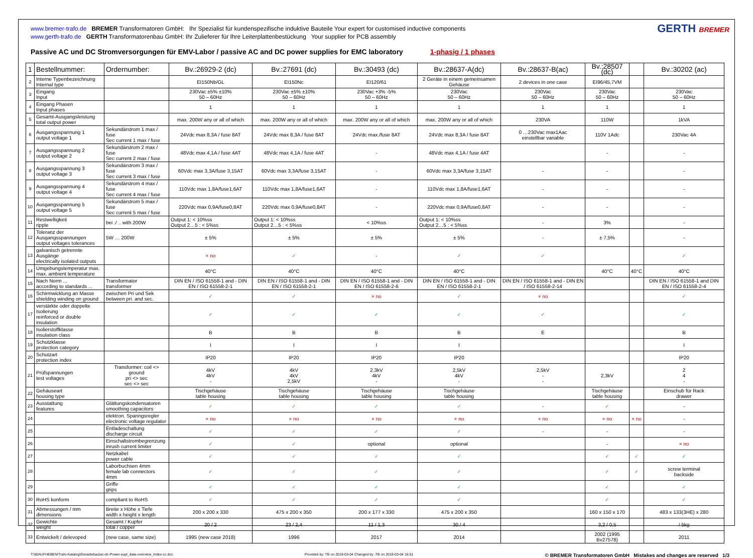www.bremer-trafo.de BREMER Transformatoren GmbH: Ihr Spezialist für kundenspezifische induktive Bauteile Your expert for customised inductive components
www.gerth-trafo.de GERTH Transformatorenbau GmbH: Ihr Zulieferer für Ihre Leiterplattenbestückung Your supplier for PCB assembly
GERTH BREMER
Passive AC und DC Stromversorgungen für EMV-Labor / passive AC and DC power supplies for EMC laboratory 1-phasig / 1 phases
| 1 | Bestellnummer: | Ordernumber: | Bv.:26929-2 (dc) | Bv.:27691 (dc) | Bv.:30493 (dc) | Bv.:28637-A(dc) | Bv.:28637-B(ac) | Bv.:28507 (dc) | | Bv.:30202 (ac) |
| 2 | Interne Typenbezeichnung Internal type | | EI150Nb/GL | EI150Nc | EI120/61 | 2 Geräte in einem gemeinsamen Gehäuse | 2 devices in one case | EI96/45,7VM | | |
| 3 | Eingang Input | | 230Vac ±5% ±10% 50 – 60Hz | 230Vac ±5% ±10% 50 – 60Hz | 230Vac +3% -5% 50 – 60Hz | 230Vac 50 – 60Hz | 230Vac 50 – 60Hz | 230Vac 50 – 60Hz | | 230Vac 50 – 60Hz |
| 4 | Eingang Phasen Input phases | | 1 | 1 | 1 | 1 | 1 | 1 | | 1 |
| 5 | Gesamt-Ausgangsleistung total output power | | max. 200W any or all of which | max. 200W any or all of which | max. 200W any or all of which | max. 200W any or all of which | 230VA | 110W | | 1kVA |
| 6 | Ausgangsspannung 1 output voltage 1 | Sekundärstrom 1 max / fuse Sec current 1 max / fuse | 24Vdc max 8,3A / fuse 8AT | 24Vdc max 8,3A / fuse 8AT | 24Vdc max./fuse 8AT | 24Vdc max 8,3A / fuse 8AT | 0 …230Vac max1Aac einstellbar variable | 110V 1Adc | | 230Vac 4A |
| 7 | Ausgangsspannung 2 output voltage 2 | Sekundärstrom 2 max / fuse Sec current 2 max / fuse | 48Vdc max 4,1A / fuse 4AT | 48Vdc max 4,1A / fuse 4AT | - | 48Vdc max 4,1A / fuse 4AT | | - | | - |
| 8 | Ausgangsspannung 3 output voltage 3 | Sekundärstrom 3 max / fuse Sec current 3 max / fuse | 60Vdc max 3,3A/fuse 3,15AT | 60Vdc max 3,3A/fuse 3,15AT | - | 60Vdc max 3,3A/fuse 3,15AT | - | - | | - |
| 9 | Ausgangsspannung 4 output voltage 4 | Sekundärstrom 4 max / fuse Sec current 4 max / fuse | 110Vdc max 1,8A/fuse1,6AT | 110Vdc max 1,8A/fuse1,6AT | - | 110Vdc max 1,8A/fuse1,6AT | - | - | | - |
| 10 | Ausgangsspannung 5 output voltage 5 | Sekundärstrom 5 max / fuse Sec current 5 max / fuse | 220Vdc max 0,9A/fuse0,8AT | 220Vdc max 0,9A/fuse0,8AT | - | 220Vdc max 0,9A/fuse0,8AT | - | - | | - |
| 11 | Restwelligkeit ripple | bei ./ .. with 200W | Output 1: < 10%ss Output 2…5 : < 5%ss | Output 1: < 10%ss Output 2…5 : < 5%ss | < 10%ss | Output 1: < 10%ss Output 2…5 : < 5%ss | - | 3% | | - |
| 12 | Toleranz der Ausgangsspannungen output voltages tolerances | 5W … 200W | ± 5% | ± 5% | ± 5% | ± 5% | - | ± 7,5% | | - |
| 13 | galvanisch getrennte Ausgänge electrically isolated outputs | | × no | ✓ | - | ✓ | ✓ | | | ✓ |
| 14 | Umgebungstemperatur max. max. ambient temperature | | 40°C | 40°C | 40°C | 40°C | | 40°C | 40°C | 40°C |
| 15 | Nach Norm ... according to standards ... | Transformator transformer | DIN EN / ISO 61558-1 and - DIN EN / ISO 61558-2-1 | DIN EN / ISO 61558-1 and - DIN EN / ISO 61558-2-1 | DIN EN / ISO 61558-1 and - DIN EN / ISO 61558-2-6 | DIN EN / ISO 61558-1 and - DIN EN / ISO 61558-2-1 | DIN EN / ISO 61558-1 and - DIN EN / ISO 61558-2-14 | | | DIN EN / ISO 61558-1 and DIN EN / ISO 61558-2-4 |
| 16 | Schirmwicklung an Masse shielding winding on ground | zwischen Pri und Sek between pri. and sec. | ✓ | ✓ | × no | ✓ | × no | | | ✓ |
| 17 | verstärkte oder doppelte Isolierung reinforced or double insulation | | ✓ | ✓ | ✓ | ✓ | ✓ | | | ✓ |
| 18 | Isolierstoffklasse insulation class | | B | B | B | B | E | | | B |
| 19 | Schutzklasse protection category | | I | I | I | I | | | | I |
| 20 | Schutzart protection index | | IP20 | IP20 | IP20 | IP20 | | | | IP20 |
| 21 | Prüfspannungen test voltages | Transformer: coil <> ground pri <> sec sec <> sec | 4kV 4kV - | 4kV 4kV 2,5kV | 2,3kV 4kV - | 2,5kV 4kV - | 2,5kV - - | 2,3kV | | 2 4 - |
| 22 | Gehäuseart housing type | | Tischgehäuse table housing | Tischgehäuse table housing | Tischgehäuse table housing | Tischgehäuse table housing | | Tischgehäuse table housing | | Einschub für Rack drawer |
| 23 | Ausstattung features | Glättungskondensatoren smoothing capacitors | ✓ | ✓ | ✓ | ✓ | - | ✓ | | - |
| 24 | | elektron. Spanngsregler electronic voltage regulator | × no | × no | × no | × no | × no | × no | × no | - |
| 25 | | Entladeschaltung discharge circuit | ✓ | ✓ | ✓ | ✓ | - | - | | - |
| 26 | | Einschaltstrombegrenzung inrush current limiter | ✓ | ✓ | optional | optional | | - | | × no |
| 27 | | Netzkabel power cable | ✓ | ✓ | ✓ | ✓ | | ✓ | ✓ | ✓ |
| 28 | | Laborbuchsen 4mm female lab connectors 4mm | ✓ | ✓ | ✓ | ✓ | | ✓ | ✓ | screw terminal backside |
| 29 | | Griffe grips | ✓ | ✓ | ✓ | ✓ | | ✓ | | ✓ |
| 30 | RoHS konform | compliant to RoHS | ✓ | ✓ | ✓ | ✓ | | ✓ | | ✓ |
| 31 | Abmessungen / mm dimensions | Breite x Höhe x Tiefe width x height x length | 200 x 200 x 330 | 475 x 200 x 350 | 200 x 177 x 330 | 475 x 200 x 350 | | 160 x 150 x 170 | | 483 x 133(3HE) x 280 |
| 32 | Gewichte weight | Gesamt / Kupfer total / copper | 20 / 2 | 23 / 2,4 | 11 / 1,3 | 30 / 4 | | 3,2 / 0,5 | | / 5kg |
| 33 | Entwickelt / delevoped | (new case, same size) | 1995 (new case 2018) | 1996 | 2017 | 2014 | | 2002 (1995 Bv27578) | | 2011 |
T:\00AUFHEBEN\Trafo-Katalog\Geraetebau\ac-dc-Power-supl_data-overview_Index-cc.doc Provided by: TB on 2019-03-04 Changed by .TB on 2019-03-04 16:51 © BREMER Transformatoren GmbH Mistakes and changes are reserved 1/3